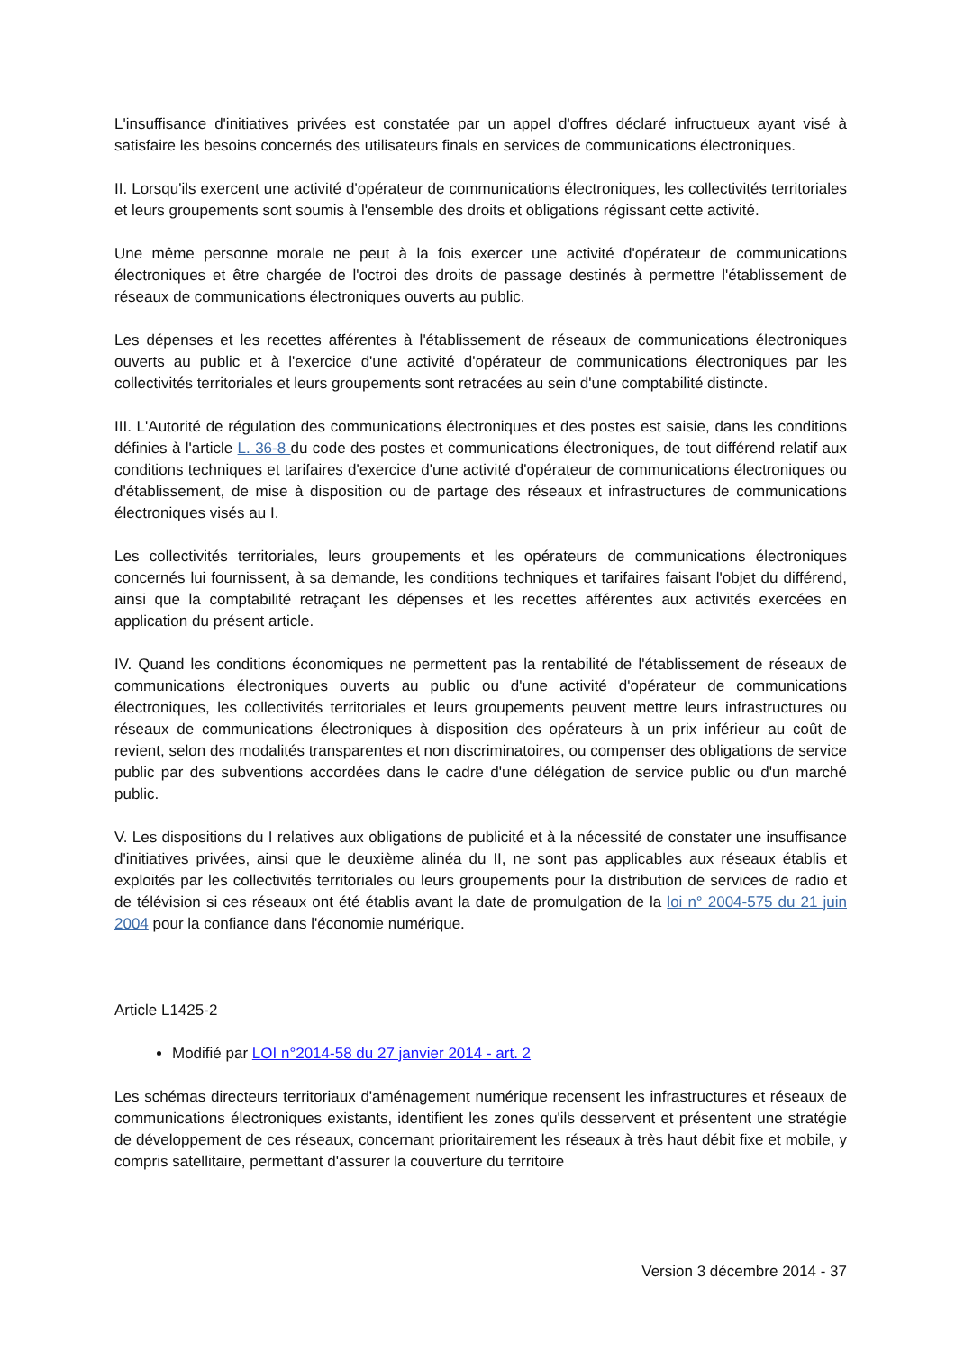L'insuffisance d'initiatives privées est constatée par un appel d'offres déclaré infructueux ayant visé à satisfaire les besoins concernés des utilisateurs finals en services de communications électroniques.
II. Lorsqu'ils exercent une activité d'opérateur de communications électroniques, les collectivités territoriales et leurs groupements sont soumis à l'ensemble des droits et obligations régissant cette activité.
Une même personne morale ne peut à la fois exercer une activité d'opérateur de communications électroniques et être chargée de l'octroi des droits de passage destinés à permettre l'établissement de réseaux de communications électroniques ouverts au public.
Les dépenses et les recettes afférentes à l'établissement de réseaux de communications électroniques ouverts au public et à l'exercice d'une activité d'opérateur de communications électroniques par les collectivités territoriales et leurs groupements sont retracées au sein d'une comptabilité distincte.
III. L'Autorité de régulation des communications électroniques et des postes est saisie, dans les conditions définies à l'article L. 36-8 du code des postes et communications électroniques, de tout différend relatif aux conditions techniques et tarifaires d'exercice d'une activité d'opérateur de communications électroniques ou d'établissement, de mise à disposition ou de partage des réseaux et infrastructures de communications électroniques visés au I.
Les collectivités territoriales, leurs groupements et les opérateurs de communications électroniques concernés lui fournissent, à sa demande, les conditions techniques et tarifaires faisant l'objet du différend, ainsi que la comptabilité retraçant les dépenses et les recettes afférentes aux activités exercées en application du présent article.
IV. Quand les conditions économiques ne permettent pas la rentabilité de l'établissement de réseaux de communications électroniques ouverts au public ou d'une activité d'opérateur de communications électroniques, les collectivités territoriales et leurs groupements peuvent mettre leurs infrastructures ou réseaux de communications électroniques à disposition des opérateurs à un prix inférieur au coût de revient, selon des modalités transparentes et non discriminatoires, ou compenser des obligations de service public par des subventions accordées dans le cadre d'une délégation de service public ou d'un marché public.
V. Les dispositions du I relatives aux obligations de publicité et à la nécessité de constater une insuffisance d'initiatives privées, ainsi que le deuxième alinéa du II, ne sont pas applicables aux réseaux établis et exploités par les collectivités territoriales ou leurs groupements pour la distribution de services de radio et de télévision si ces réseaux ont été établis avant la date de promulgation de la loi n° 2004-575 du 21 juin 2004 pour la confiance dans l'économie numérique.
Article L1425-2
Modifié par LOI n°2014-58 du 27 janvier 2014 - art. 2
Les schémas directeurs territoriaux d'aménagement numérique recensent les infrastructures et réseaux de communications électroniques existants, identifient les zones qu'ils desservent et présentent une stratégie de développement de ces réseaux, concernant prioritairement les réseaux à très haut débit fixe et mobile, y compris satellitaire, permettant d'assurer la couverture du territoire
Version 3 décembre 2014 - 37